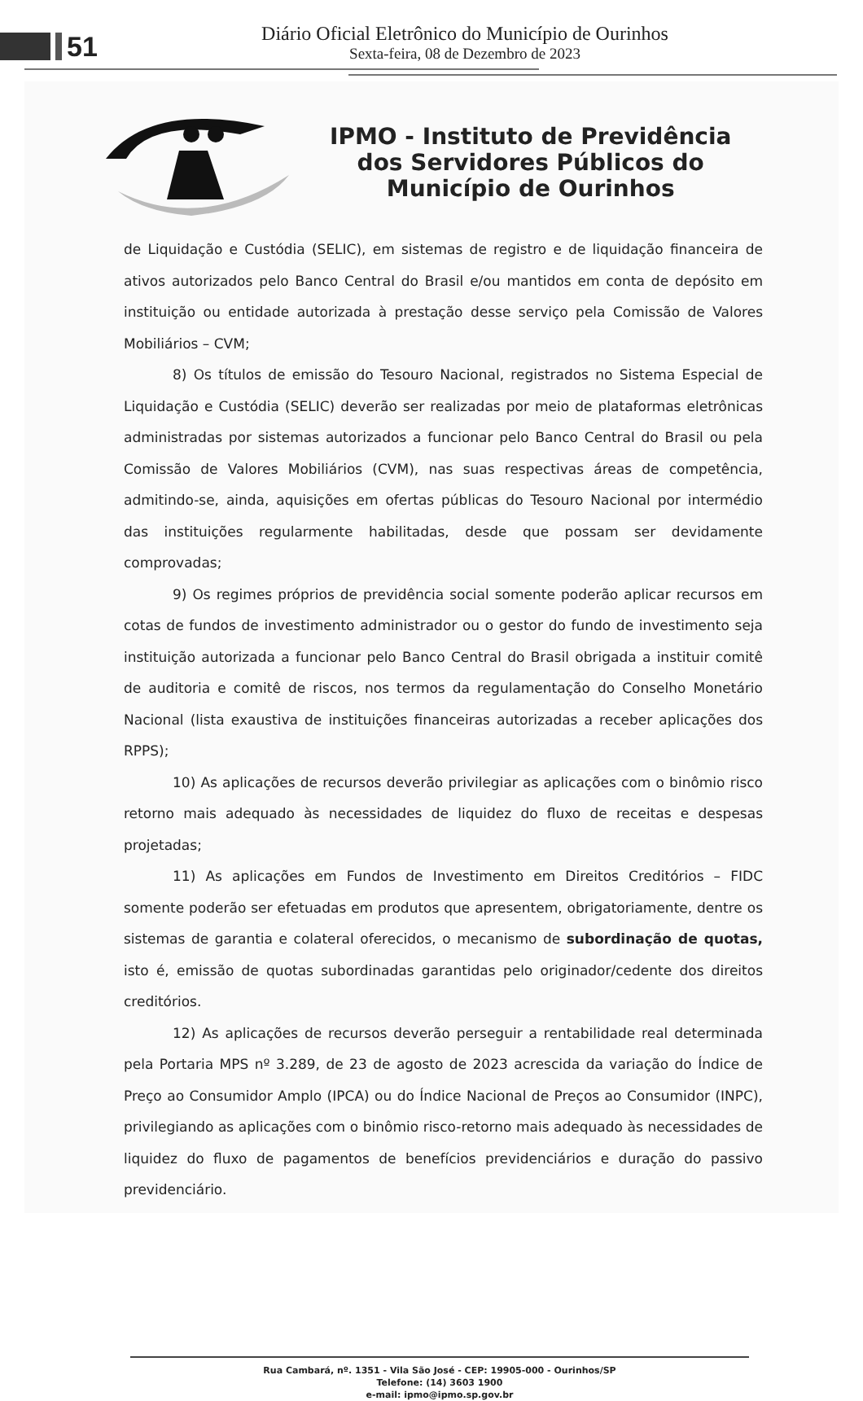51
Diário Oficial Eletrônico do Município de Ourinhos
Sexta-feira, 08 de Dezembro de 2023
IPMO - Instituto de Previdência
dos Servidores Públicos do
Município de Ourinhos
de Liquidação e Custódia (SELIC), em sistemas de registro e de liquidação financeira de ativos autorizados pelo Banco Central do Brasil e/ou mantidos em conta de depósito em instituição ou entidade autorizada à prestação desse serviço pela Comissão de Valores Mobiliários – CVM;
8) Os títulos de emissão do Tesouro Nacional, registrados no Sistema Especial de Liquidação e Custódia (SELIC) deverão ser realizadas por meio de plataformas eletrônicas administradas por sistemas autorizados a funcionar pelo Banco Central do Brasil ou pela Comissão de Valores Mobiliários (CVM), nas suas respectivas áreas de competência, admitindo-se, ainda, aquisições em ofertas públicas do Tesouro Nacional por intermédio das instituições regularmente habilitadas, desde que possam ser devidamente comprovadas;
9) Os regimes próprios de previdência social somente poderão aplicar recursos em cotas de fundos de investimento administrador ou o gestor do fundo de investimento seja instituição autorizada a funcionar pelo Banco Central do Brasil obrigada a instituir comitê de auditoria e comitê de riscos, nos termos da regulamentação do Conselho Monetário Nacional (lista exaustiva de instituições financeiras autorizadas a receber aplicações dos RPPS);
10) As aplicações de recursos deverão privilegiar as aplicações com o binômio risco retorno mais adequado às necessidades de liquidez do fluxo de receitas e despesas projetadas;
11) As aplicações em Fundos de Investimento em Direitos Creditórios – FIDC somente poderão ser efetuadas em produtos que apresentem, obrigatoriamente, dentre os sistemas de garantia e colateral oferecidos, o mecanismo de subordinação de quotas, isto é, emissão de quotas subordinadas garantidas pelo originador/cedente dos direitos creditórios.
12) As aplicações de recursos deverão perseguir a rentabilidade real determinada pela Portaria MPS nº 3.289, de 23 de agosto de 2023 acrescida da variação do Índice de Preço ao Consumidor Amplo (IPCA) ou do Índice Nacional de Preços ao Consumidor (INPC), privilegiando as aplicações com o binômio risco-retorno mais adequado às necessidades de liquidez do fluxo de pagamentos de benefícios previdenciários e duração do passivo previdenciário.
Rua Cambará, nº. 1351 - Vila São José - CEP: 19905-000 - Ourinhos/SP
Telefone: (14) 3603 1900
e-mail: ipmo@ipmo.sp.gov.br